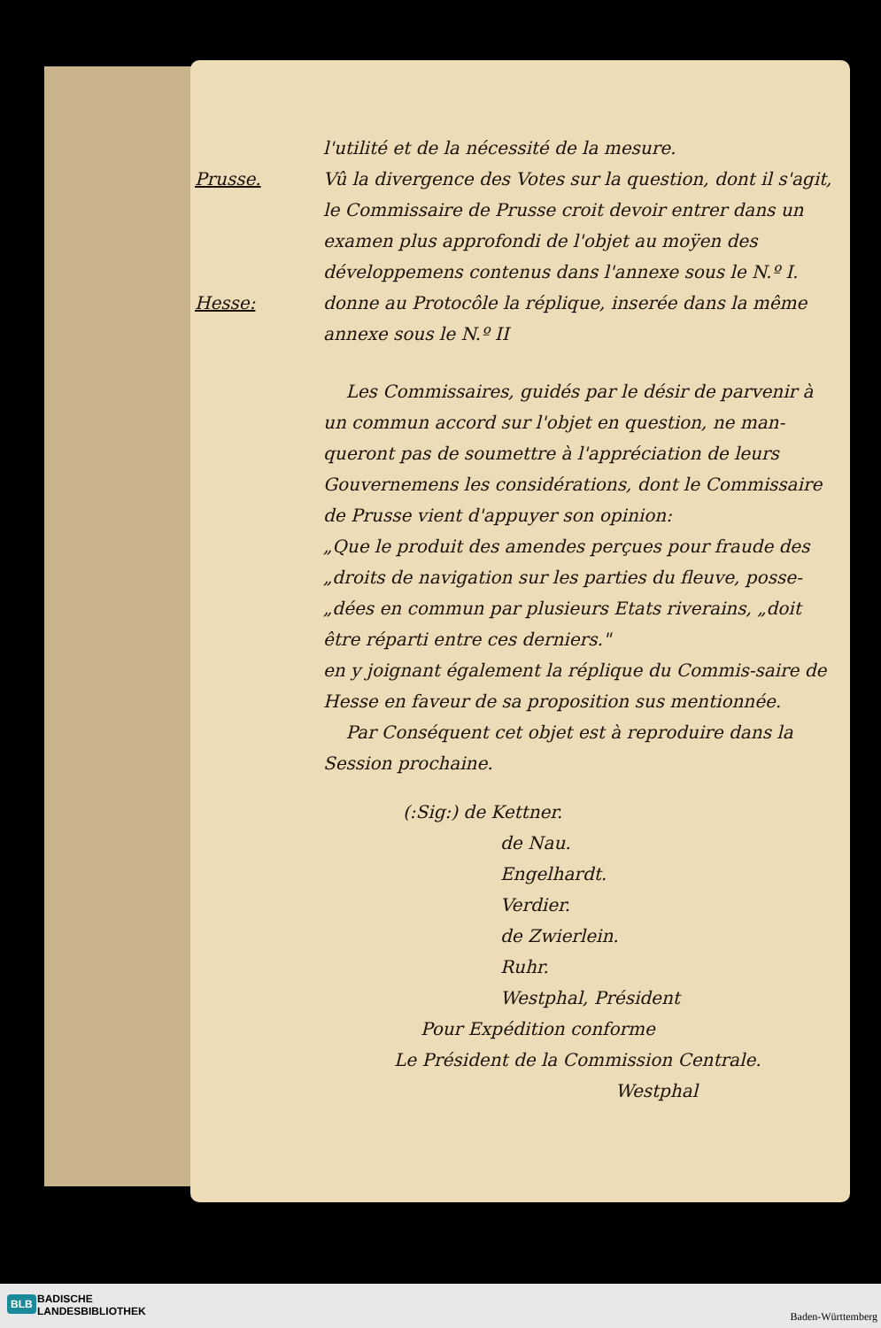l'utilité et de la nécessité de la mesure.
Prusse. Vû la divergence des Votes sur la question, dont il s'agit, le Commissaire de Prusse croit devoir entrer dans un examen plus approfondi de l'objet au moÿen des développemens contenus dans l'annexe sous le N.º I.
Hesse: donne au Protocôle la réplique, inserée dans la même annexe sous le N.º II
Les Commissaires, guidés par le désir de parvenir à un commun accord sur l'objet en question, ne man-queront pas de soumettre à l'appréciation de leurs Gouvernemens les considérations, dont le Commissaire de Prusse vient d'appuyer son opinion:
„Que le produit des amendes perçues pour fraude des „droits de navigation sur les parties du fleuve, posse-„dées en commun par plusieurs Etats riverains, „doit être réparti entre ces derniers."
en y joignant également la réplique du Commis-saire de Hesse en faveur de sa proposition sus mentionnée.
Par Conséquent cet objet est à reproduire dans la Session prochaine.
(:Sig:) de Kettner.
de Nau.
Engelhardt.
Verdier.
de Zwierlein.
Ruhr.
Westphal, Président
Pour Expédition conforme
Le Président de la Commission Centrale.
Westphal
BLB BADISCHE
LANDESBIBLIOTHEK Baden-Württemberg